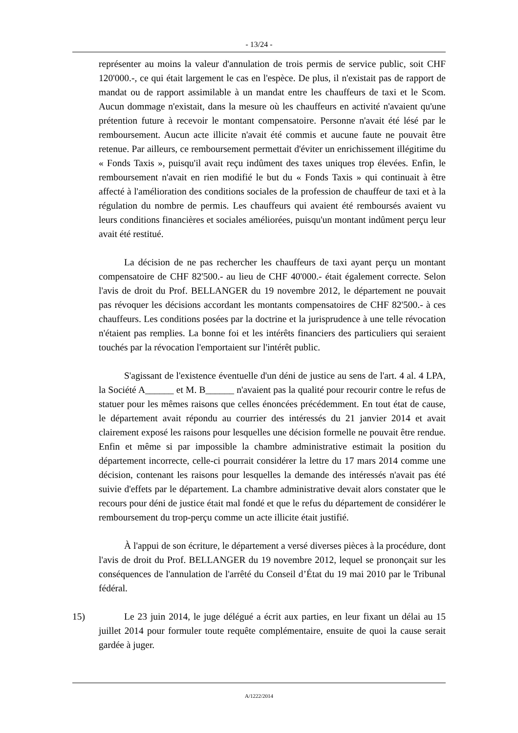- 13/24 -
représenter au moins la valeur d'annulation de trois permis de service public, soit CHF 120'000.-, ce qui était largement le cas en l'espèce. De plus, il n'existait pas de rapport de mandat ou de rapport assimilable à un mandat entre les chauffeurs de taxi et le Scom. Aucun dommage n'existait, dans la mesure où les chauffeurs en activité n'avaient qu'une prétention future à recevoir le montant compensatoire. Personne n'avait été lésé par le remboursement. Aucun acte illicite n'avait été commis et aucune faute ne pouvait être retenue. Par ailleurs, ce remboursement permettait d'éviter un enrichissement illégitime du « Fonds Taxis », puisqu'il avait reçu indûment des taxes uniques trop élevées. Enfin, le remboursement n'avait en rien modifié le but du « Fonds Taxis » qui continuait à être affecté à l'amélioration des conditions sociales de la profession de chauffeur de taxi et à la régulation du nombre de permis. Les chauffeurs qui avaient été remboursés avaient vu leurs conditions financières et sociales améliorées, puisqu'un montant indûment perçu leur avait été restitué.
La décision de ne pas rechercher les chauffeurs de taxi ayant perçu un montant compensatoire de CHF 82'500.- au lieu de CHF 40'000.- était également correcte. Selon l'avis de droit du Prof. BELLANGER du 19 novembre 2012, le département ne pouvait pas révoquer les décisions accordant les montants compensatoires de CHF 82'500.- à ces chauffeurs. Les conditions posées par la doctrine et la jurisprudence à une telle révocation n'étaient pas remplies. La bonne foi et les intérêts financiers des particuliers qui seraient touchés par la révocation l'emportaient sur l'intérêt public.
S'agissant de l'existence éventuelle d'un déni de justice au sens de l'art. 4 al. 4 LPA, la Société A______ et M. B______ n'avaient pas la qualité pour recourir contre le refus de statuer pour les mêmes raisons que celles énoncées précédemment. En tout état de cause, le département avait répondu au courrier des intéressés du 21 janvier 2014 et avait clairement exposé les raisons pour lesquelles une décision formelle ne pouvait être rendue. Enfin et même si par impossible la chambre administrative estimait la position du département incorrecte, celle-ci pourrait considérer la lettre du 17 mars 2014 comme une décision, contenant les raisons pour lesquelles la demande des intéressés n'avait pas été suivie d'effets par le département. La chambre administrative devait alors constater que le recours pour déni de justice était mal fondé et que le refus du département de considérer le remboursement du trop-perçu comme un acte illicite était justifié.
À l'appui de son écriture, le département a versé diverses pièces à la procédure, dont l'avis de droit du Prof. BELLANGER du 19 novembre 2012, lequel se prononçait sur les conséquences de l'annulation de l'arrêté du Conseil d’État du 19 mai 2010 par le Tribunal fédéral.
15) Le 23 juin 2014, le juge délégué a écrit aux parties, en leur fixant un délai au 15 juillet 2014 pour formuler toute requête complémentaire, ensuite de quoi la cause serait gardée à juger.
A/1222/2014